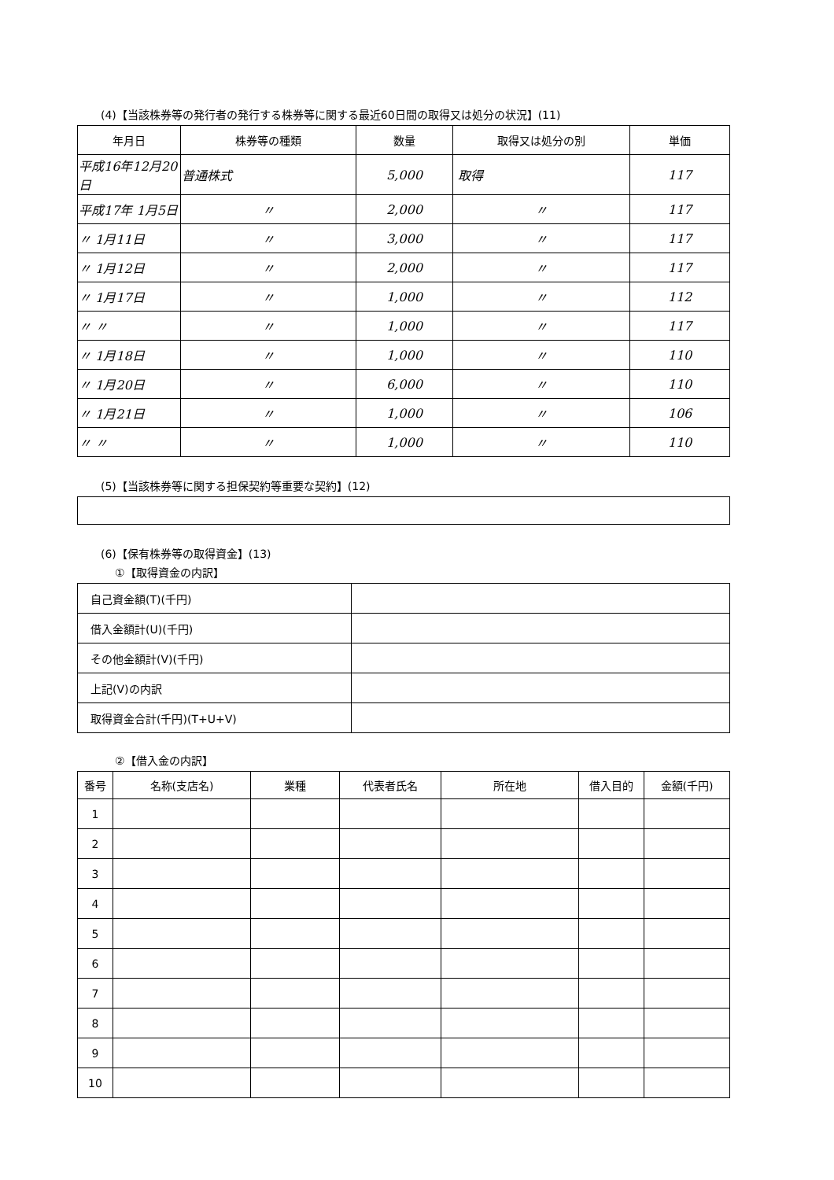(4)【当該株券等の発行者の発行する株券等に関する最近60日間の取得又は処分の状況】(11)
| 年月日 | 株券等の種類 | 数量 | 取得又は処分の別 | 単価 |
| --- | --- | --- | --- | --- |
| 平成16年12月20日 | 普通株式 | 5,000 | 取得 | 117 |
| 平成17年 1月5日 | 〃 | 2,000 | 〃 | 117 |
| 〃 1月11日 | 〃 | 3,000 | 〃 | 117 |
| 〃 1月12日 | 〃 | 2,000 | 〃 | 117 |
| 〃 1月17日 | 〃 | 1,000 | 〃 | 112 |
| 〃 〃 | 〃 | 1,000 | 〃 | 117 |
| 〃 1月18日 | 〃 | 1,000 | 〃 | 110 |
| 〃 1月20日 | 〃 | 6,000 | 〃 | 110 |
| 〃 1月21日 | 〃 | 1,000 | 〃 | 106 |
| 〃 〃 | 〃 | 1,000 | 〃 | 110 |
(5)【当該株券等に関する担保契約等重要な契約】(12)
(6)【保有株券等の取得資金】(13)
①【取得資金の内訳】
| 自己資金額(T)(千円) | |
| 借入金額計(U)(千円) | |
| その他金額計(V)(千円) | |
| 上記(V)の内訳 | |
| 取得資金合計(千円)(T+U+V) | |
②【借入金の内訳】
| 番号 | 名称(支店名) | 業種 | 代表者氏名 | 所在地 | 借入目的 | 金額(千円) |
| --- | --- | --- | --- | --- | --- | --- |
| 1 | | | | | | |
| 2 | | | | | | |
| 3 | | | | | | |
| 4 | | | | | | |
| 5 | | | | | | |
| 6 | | | | | | |
| 7 | | | | | | |
| 8 | | | | | | |
| 9 | | | | | | |
| 10 | | | | | | |